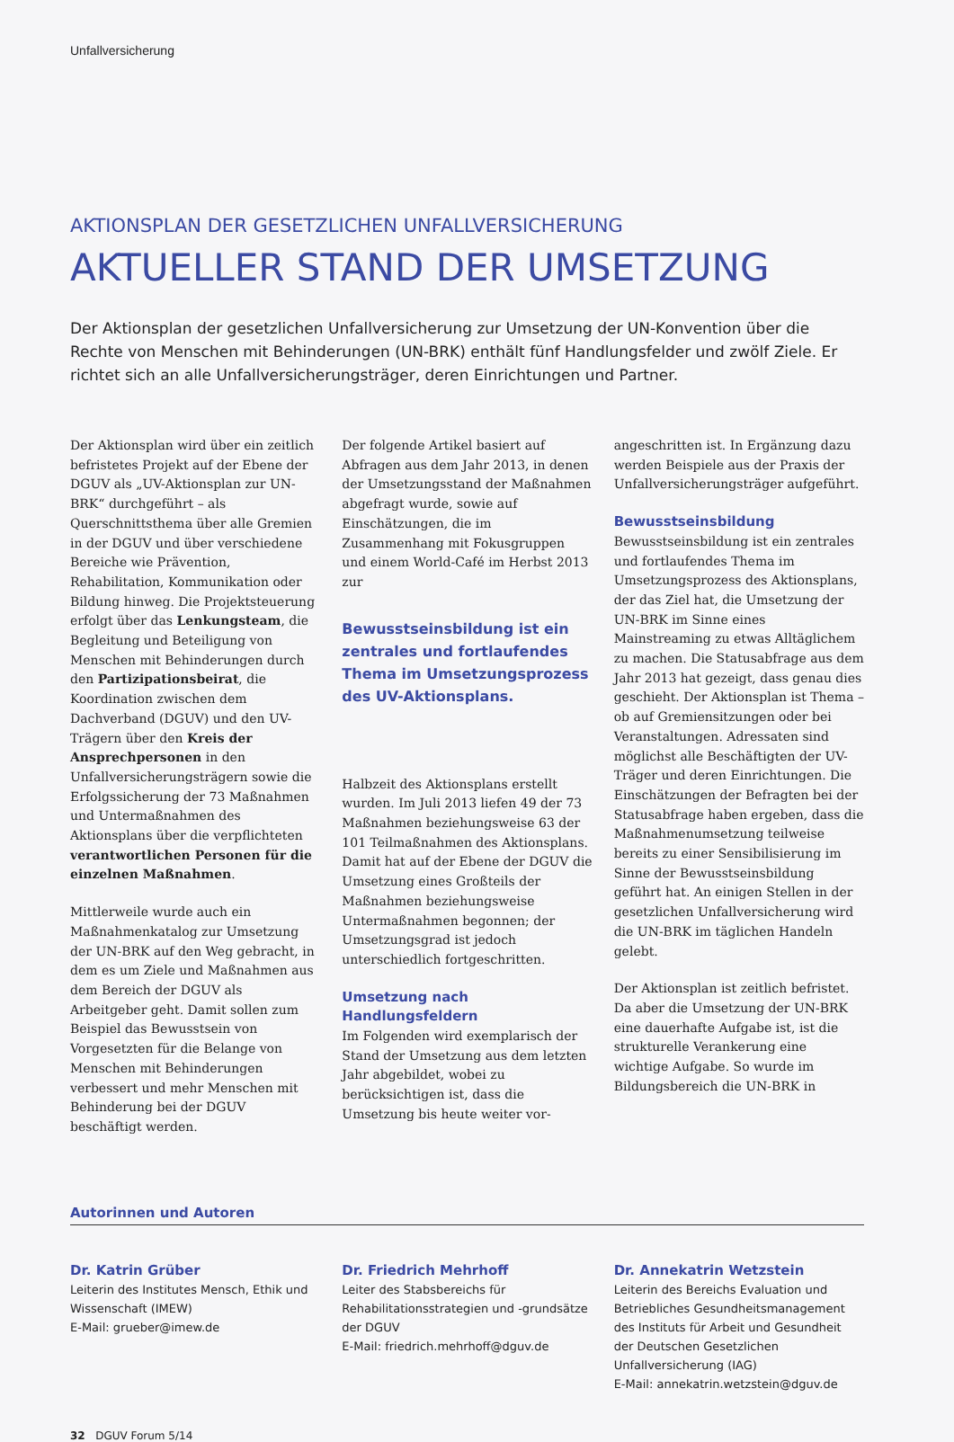Unfallversicherung
AKTIONSPLAN DER GESETZLICHEN UNFALLVERSICHERUNG
AKTUELLER STAND DER UMSETZUNG
Der Aktionsplan der gesetzlichen Unfallversicherung zur Umsetzung der UN-Konvention über die Rechte von Menschen mit Behinderungen (UN-BRK) enthält fünf Handlungsfelder und zwölf Ziele. Er richtet sich an alle Unfallversicherungsträger, deren Einrichtungen und Partner.
Der Aktionsplan wird über ein zeitlich befristetes Projekt auf der Ebene der DGUV als „UV-Aktionsplan zur UN-BRK“ durchgeführt – als Querschnittsthema über alle Gremien in der DGUV und über verschiedene Bereiche wie Prävention, Rehabilitation, Kommunikation oder Bildung hinweg. Die Projektsteuerung erfolgt über das Lenkungsteam, die Begleitung und Beteiligung von Menschen mit Behinderungen durch den Partizipationsbeirat, die Koordination zwischen dem Dachverband (DGUV) und den UV-Trägern über den Kreis der Ansprechpersonen in den Unfallversicherungsträgern sowie die Erfolgssicherung der 73 Maßnahmen und Untermaßnahmen des Aktionsplans über die verpflichteten verantwortlichen Personen für die einzelnen Maßnahmen.
Mittlerweile wurde auch ein Maßnahmenkatalog zur Umsetzung der UN-BRK auf den Weg gebracht, in dem es um Ziele und Maßnahmen aus dem Bereich der DGUV als Arbeitgeber geht. Damit sollen zum Beispiel das Bewusstsein von Vorgesetzten für die Belange von Menschen mit Behinderungen verbessert und mehr Menschen mit Behinderung bei der DGUV beschäftigt werden.
Der folgende Artikel basiert auf Abfragen aus dem Jahr 2013, in denen der Umsetzungsstand der Maßnahmen abgefragt wurde, sowie auf Einschätzungen, die im Zusammenhang mit Fokusgruppen und einem World-Café im Herbst 2013 zur
Bewusstseinsbildung ist ein zentrales und fortlaufendes Thema im Umsetzungsprozess des UV-Aktionsplans.
Halbzeit des Aktionsplans erstellt wurden. Im Juli 2013 liefen 49 der 73 Maßnahmen beziehungsweise 63 der 101 Teilmaßnahmen des Aktionsplans. Damit hat auf der Ebene der DGUV die Umsetzung eines Großteils der Maßnahmen beziehungsweise Untermaßnahmen begonnen; der Umsetzungsgrad ist jedoch unterschiedlich fortgeschritten.
Umsetzung nach Handlungsfeldern
Im Folgenden wird exemplarisch der Stand der Umsetzung aus dem letzten Jahr abgebildet, wobei zu berücksichtigen ist, dass die Umsetzung bis heute weiter vor-
angeschritten ist. In Ergänzung dazu werden Beispiele aus der Praxis der Unfallversicherungsträger aufgeführt.
Bewusstseinsbildung
Bewusstseinsbildung ist ein zentrales und fortlaufendes Thema im Umsetzungsprozess des Aktionsplans, der das Ziel hat, die Umsetzung der UN-BRK im Sinne eines Mainstreaming zu etwas Alltäglichem zu machen. Die Statusabfrage aus dem Jahr 2013 hat gezeigt, dass genau dies geschieht. Der Aktionsplan ist Thema – ob auf Gremiensitzungen oder bei Veranstaltungen. Adressaten sind möglichst alle Beschäftigten der UV-Träger und deren Einrichtungen. Die Einschätzungen der Befragten bei der Statusabfrage haben ergeben, dass die Maßnahmenumsetzung teilweise bereits zu einer Sensibilisierung im Sinne der Bewusstseinsbildung geführt hat. An einigen Stellen in der gesetzlichen Unfallversicherung wird die UN-BRK im täglichen Handeln gelebt.
Der Aktionsplan ist zeitlich befristet. Da aber die Umsetzung der UN-BRK eine dauerhafte Aufgabe ist, ist die strukturelle Verankerung eine wichtige Aufgabe. So wurde im Bildungsbereich die UN-BRK in
Autorinnen und Autoren
Dr. Katrin Grüber
Leiterin des Institutes Mensch, Ethik und Wissenschaft (IMEW)
E-Mail: grueber@imew.de
Dr. Friedrich Mehrhoff
Leiter des Stabsbereichs für Rehabilitationsstrategien und -grundsätze der DGUV
E-Mail: friedrich.mehrhoff@dguv.de
Dr. Annekatrin Wetzstein
Leiterin des Bereichs Evaluation und Betriebliches Gesundheitsmanagement des Instituts für Arbeit und Gesundheit der Deutschen Gesetzlichen Unfallversicherung (IAG)
E-Mail: annekatrin.wetzstein@dguv.de
32 DGUV Forum 5/14